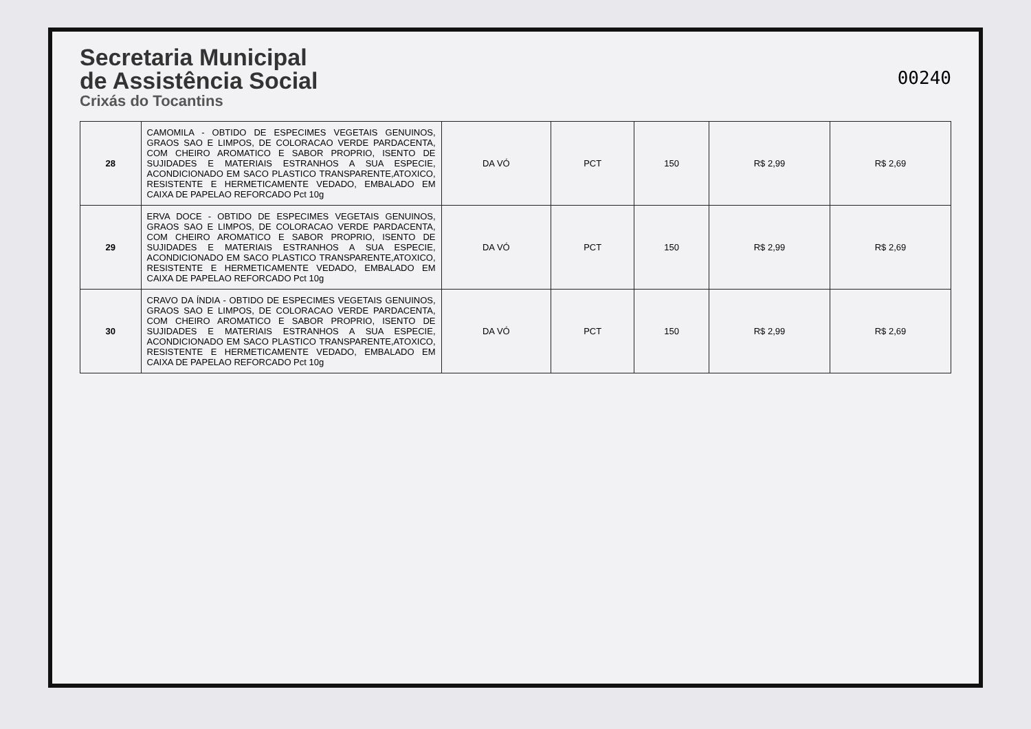Secretaria Municipal
de Assistência Social
Crixás do Tocantins
00240
| 28 | CAMOMILA - OBTIDO DE ESPECIMES VEGETAIS GENUINOS, GRAOS SAO E LIMPOS, DE COLORACAO VERDE PARDACENTA, COM CHEIRO AROMATICO E SABOR PROPRIO, ISENTO DE SUJIDADES E MATERIAIS ESTRANHOS A SUA ESPECIE, ACONDICIONADO EM SACO PLASTICO TRANSPARENTE,ATOXICO, RESISTENTE E HERMETICAMENTE VEDADO, EMBALADO EM CAIXA DE PAPELAO REFORCADO Pct 10g | DA VÓ | PCT | 150 | R$ 2,99 | R$ 2,69 |
| 29 | ERVA DOCE - OBTIDO DE ESPECIMES VEGETAIS GENUINOS, GRAOS SAO E LIMPOS, DE COLORACAO VERDE PARDACENTA, COM CHEIRO AROMATICO E SABOR PROPRIO, ISENTO DE SUJIDADES E MATERIAIS ESTRANHOS A SUA ESPECIE, ACONDICIONADO EM SACO PLASTICO TRANSPARENTE,ATOXICO, RESISTENTE E HERMETICAMENTE VEDADO, EMBALADO EM CAIXA DE PAPELAO REFORCADO Pct 10g | DA VÓ | PCT | 150 | R$ 2,99 | R$ 2,69 |
| 30 | CRAVO DA ÍNDIA - OBTIDO DE ESPECIMES VEGETAIS GENUINOS, GRAOS SAO E LIMPOS, DE COLORACAO VERDE PARDACENTA, COM CHEIRO AROMATICO E SABOR PROPRIO, ISENTO DE SUJIDADES E MATERIAIS ESTRANHOS A SUA ESPECIE, ACONDICIONADO EM SACO PLASTICO TRANSPARENTE,ATOXICO, RESISTENTE E HERMETICAMENTE VEDADO, EMBALADO EM CAIXA DE PAPELAO REFORCADO Pct 10g | DA VÓ | PCT | 150 | R$ 2,99 | R$ 2,69 |